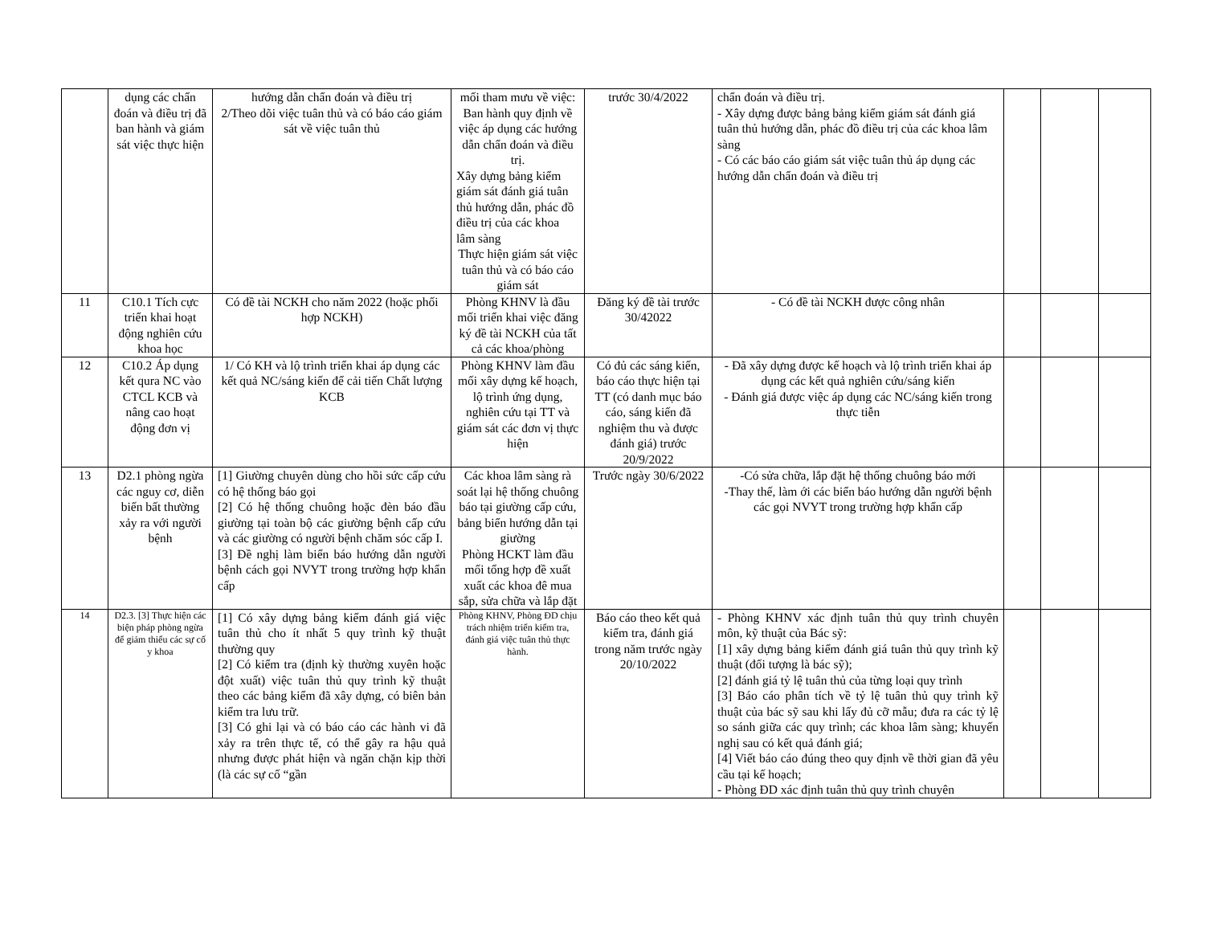| | dụng các chẩn đoán và điều trị đã ban hành và giám sát việc thực hiện | hướng dẫn chẩn đoán và điều trị 2/Theo dõi việc tuân thủ và có báo cáo giám sát về việc tuân thủ | mối tham mưu về việc: Ban hành quy định về việc áp dụng các hướng dẫn chẩn đoán và điều trị. Xây dựng bảng kiểm giám sát đánh giá tuân thủ hướng dẫn, phác đồ điều trị của các khoa lâm sàng Thực hiện giám sát việc tuân thủ và có báo cáo giám sát | trước 30/4/2022 | chẩn đoán và điều trị. - Xây dựng được bảng bảng kiểm giám sát đánh giá tuân thủ hướng dẫn, phác đồ điều trị của các khoa lâm sàng - Có các báo cáo giám sát việc tuân thủ áp dụng các hướng dẫn chẩn đoán và điều trị | | | |
| 11 | C10.1 Tích cực triển khai hoạt động nghiên cứu khoa học | Có đề tài NCKH cho năm 2022 (hoặc phối hợp NCKH) | Phòng KHNV là đầu mối triển khai việc đăng ký đề tài NCKH của tất cả các khoa/phòng | Đăng ký đề tài trước 30/42022 | - Có đề tài NCKH được công nhân | | | |
| 12 | C10.2 Áp dụng kết qura NC vào CTCL KCB và nâng cao hoạt động đơn vị | 1/ Có KH và lộ trình triển khai áp dụng các kết quả NC/sáng kiến để cải tiến Chất lượng KCB | Phòng KHNV làm đầu mối xây dựng kế hoạch, lộ trình ứng dụng, nghiên cứu tại TT và giám sát các đơn vị thực hiện | Có đủ các sáng kiến, báo cáo thực hiện tại TT (có danh mục báo cáo, sáng kiến đã nghiệm thu và được đánh giá) trước 20/9/2022 | - Đã xây dựng được kế hoạch và lộ trình triển khai áp dụng các kết quả nghiên cứu/sáng kiến - Đánh giá được việc áp dụng các NC/sáng kiến trong thực tiễn | | | |
| 13 | D2.1 phòng ngừa các nguy cơ, diễn biến bất thường xảy ra với người bệnh | [1] Giường chuyên dùng cho hồi sức cấp cứu có hệ thống báo gọi [2] Có hệ thống chuông hoặc đèn báo đầu giường tại toàn bộ các giường bệnh cấp cứu và các giường có người bệnh chăm sóc cấp I. [3] Đề nghị làm biển báo hướng dẫn người bệnh cách gọi NVYT trong trường hợp khẩn cấp | Các khoa lâm sàng rà soát lại hệ thống chuông báo tại giường cấp cứu, bảng biển hướng dẫn tại giường Phòng HCKT làm đầu mối tổng hợp đề xuất xuất các khoa đê mua sắp, sửa chữa và lắp đặt | Trước ngày 30/6/2022 | -Có sửa chữa, lắp đặt hệ thống chuông báo mới -Thay thế, làm ới các biển báo hướng dẫn người bệnh các gọi NVYT trong trường hợp khẩn cấp | | | |
| 14 | D2.3. [3] Thực hiện các biện pháp phòng ngừa để giảm thiểu các sự cố y khoa | [1] Có xây dựng bảng kiểm đánh giá việc tuân thủ cho ít nhất 5 quy trình kỹ thuật thường quy [2] Có kiểm tra (định kỳ thường xuyên hoặc đột xuất) việc tuân thủ quy trình kỹ thuật theo các bảng kiểm đã xây dựng, có biên bản kiểm tra lưu trữ. [3] Có ghi lại và có báo cáo các hành vi đã xảy ra trên thực tế, có thể gây ra hậu quả nhưng được phát hiện và ngăn chặn kịp thời (là các sự cố “gần | Phòng KHNV, Phòng ĐD chịu trách nhiệm triển kiểm tra, đánh giá việc tuân thủ thực hành. | Báo cáo theo kết quả kiểm tra, đánh giá trong năm trước ngày 20/10/2022 | - Phòng KHNV xác định tuân thủ quy trình chuyên môn, kỹ thuật của Bác sỹ: [1] xây dựng bảng kiểm đánh giá tuân thủ quy trình kỹ thuật (đối tượng là bác sỹ); [2] đánh giá tỷ lệ tuân thủ của từng loại quy trình [3] Báo cáo phân tích về tỷ lệ tuân thủ quy trình kỹ thuật của bác sỹ sau khi lấy đủ cỡ mẫu; đưa ra các tỷ lệ so sánh giữa các quy trình; các khoa lâm sàng; khuyến nghị sau có kết quả đánh giá; [4] Viết báo cáo đúng theo quy định về thời gian đã yêu cầu tại kế hoạch; - Phòng ĐD xác định tuân thủ quy trình chuyên | | | |